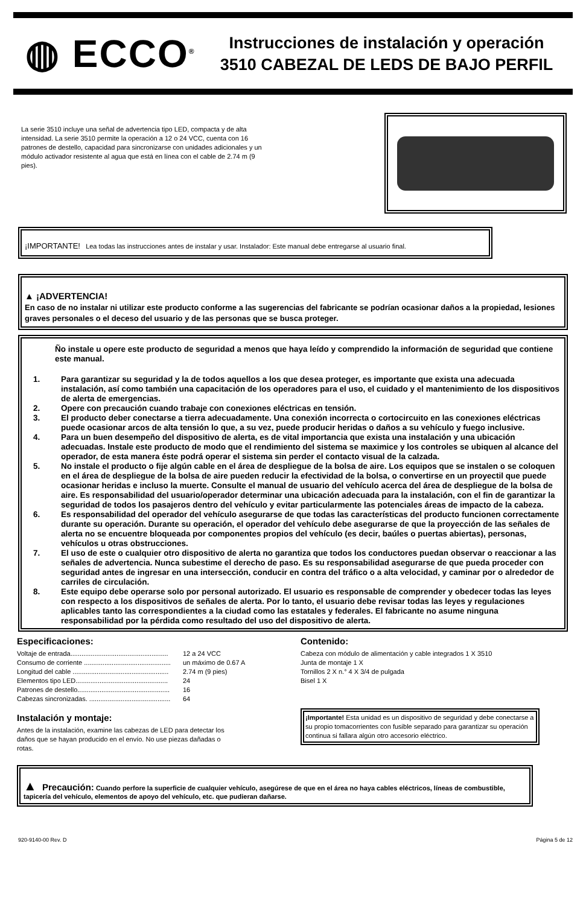◍ ECCO<sup>®</sup>
Instrucciones de instalación y operación
3510 CABEZAL DE LEDS DE BAJO PERFIL
La serie 3510 incluye una señal de advertencia tipo LED, compacta y de alta intensidad. La serie 3510 permite la operación a 12 o 24 VCC, cuenta con 16 patrones de destello, capacidad para sincronizarse con unidades adicionales y un módulo activador resistente al agua que está en línea con el cable de 2.74 m (9 pies).
¡IMPORTANTE! Lea todas las instrucciones antes de instalar y usar. Instalador: Este manual debe entregarse al usuario final.
▲ ¡ADVERTENCIA!
En caso de no instalar ni utilizar este producto conforme a las sugerencias del fabricante se podrían ocasionar daños a la propiedad, lesiones graves personales o el deceso del usuario y de las personas que se busca proteger.
Ño instale u opere este producto de seguridad a menos que haya leído y comprendido la información de seguridad que contiene este manual.
1. Para garantizar su seguridad y la de todos aquellos a los que desea proteger, es importante que exista una adecuada instalación, así como también una capacitación de los operadores para el uso, el cuidado y el mantenimiento de los dispositivos de alerta de emergencias.
2. Opere con precaución cuando trabaje con conexiones eléctricas en tensión.
3. El producto deber conectarse a tierra adecuadamente. Una conexión incorrecta o cortocircuito en las conexiones eléctricas puede ocasionar arcos de alta tensión lo que, a su vez, puede producir heridas o daños a su vehículo y fuego inclusive.
4. Para un buen desempeño del dispositivo de alerta, es de vital importancia que exista una instalación y una ubicación adecuadas. Instale este producto de modo que el rendimiento del sistema se maximice y los controles se ubiquen al alcance del operador, de esta manera éste podrá operar el sistema sin perder el contacto visual de la calzada.
5. No instale el producto o fije algún cable en el área de despliegue de la bolsa de aire. Los equipos que se instalen o se coloquen en el área de despliegue de la bolsa de aire pueden reducir la efectividad de la bolsa, o convertirse en un proyectil que puede ocasionar heridas e incluso la muerte. Consulte el manual de usuario del vehículo acerca del área de despliegue de la bolsa de aire. Es responsabilidad del usuario/operador determinar una ubicación adecuada para la instalación, con el fin de garantizar la seguridad de todos los pasajeros dentro del vehículo y evitar particularmente las potenciales áreas de impacto de la cabeza.
6. Es responsabilidad del operador del vehículo asegurarse de que todas las características del producto funcionen correctamente durante su operación. Durante su operación, el operador del vehículo debe asegurarse de que la proyección de las señales de alerta no se encuentre bloqueada por componentes propios del vehículo (es decir, baúles o puertas abiertas), personas, vehículos u otras obstrucciones.
7. El uso de este o cualquier otro dispositivo de alerta no garantiza que todos los conductores puedan observar o reaccionar a las señales de advertencia. Nunca subestime el derecho de paso. Es su responsabilidad asegurarse de que pueda proceder con seguridad antes de ingresar en una intersección, conducir en contra del tráfico o a alta velocidad, y caminar por o alrededor de carriles de circulación.
8. Este equipo debe operarse solo por personal autorizado. El usuario es responsable de comprender y obedecer todas las leyes con respecto a los dispositivos de señales de alerta. Por lo tanto, el usuario debe revisar todas las leyes y regulaciones aplicables tanto las correspondientes a la ciudad como las estatales y federales. El fabricante no asume ninguna responsabilidad por la pérdida como resultado del uso del dispositivo de alerta.
Especificaciones:
Voltaje de entrada..................................................... 12 a 24 VCC
Consumo de corriente ............................................... un máximo de 0.67 A
Longitud del cable .................................................... 2.74 m (9 pies)
Elementos tipo LED.................................................. 24
Patrones de destello.................................................. 16
Cabezas sincronizadas. ............................................ 64
Instalación y montaje:
Antes de la instalación, examine las cabezas de LED para detectar los daños que se hayan producido en el envío. No use piezas dañadas o rotas.
Contenido:
Cabeza con módulo de alimentación y cable integrados 1 X 3510
Junta de montaje 1 X
Tornillos 2 X n.° 4 X 3/4 de pulgada
Bisel 1 X
¡Importante! Esta unidad es un dispositivo de seguridad y debe conectarse a su propio tomacorrientes con fusible separado para garantizar su operación continua si fallara algún otro accesorio eléctrico.
▲ Precaución: Cuando perfore la superficie de cualquier vehículo, asegúrese de que en el área no haya cables eléctricos, líneas de combustible, tapicería del vehículo, elementos de apoyo del vehículo, etc. que pudieran dañarse.
920-9140-00 Rev. D Página 5 de 12